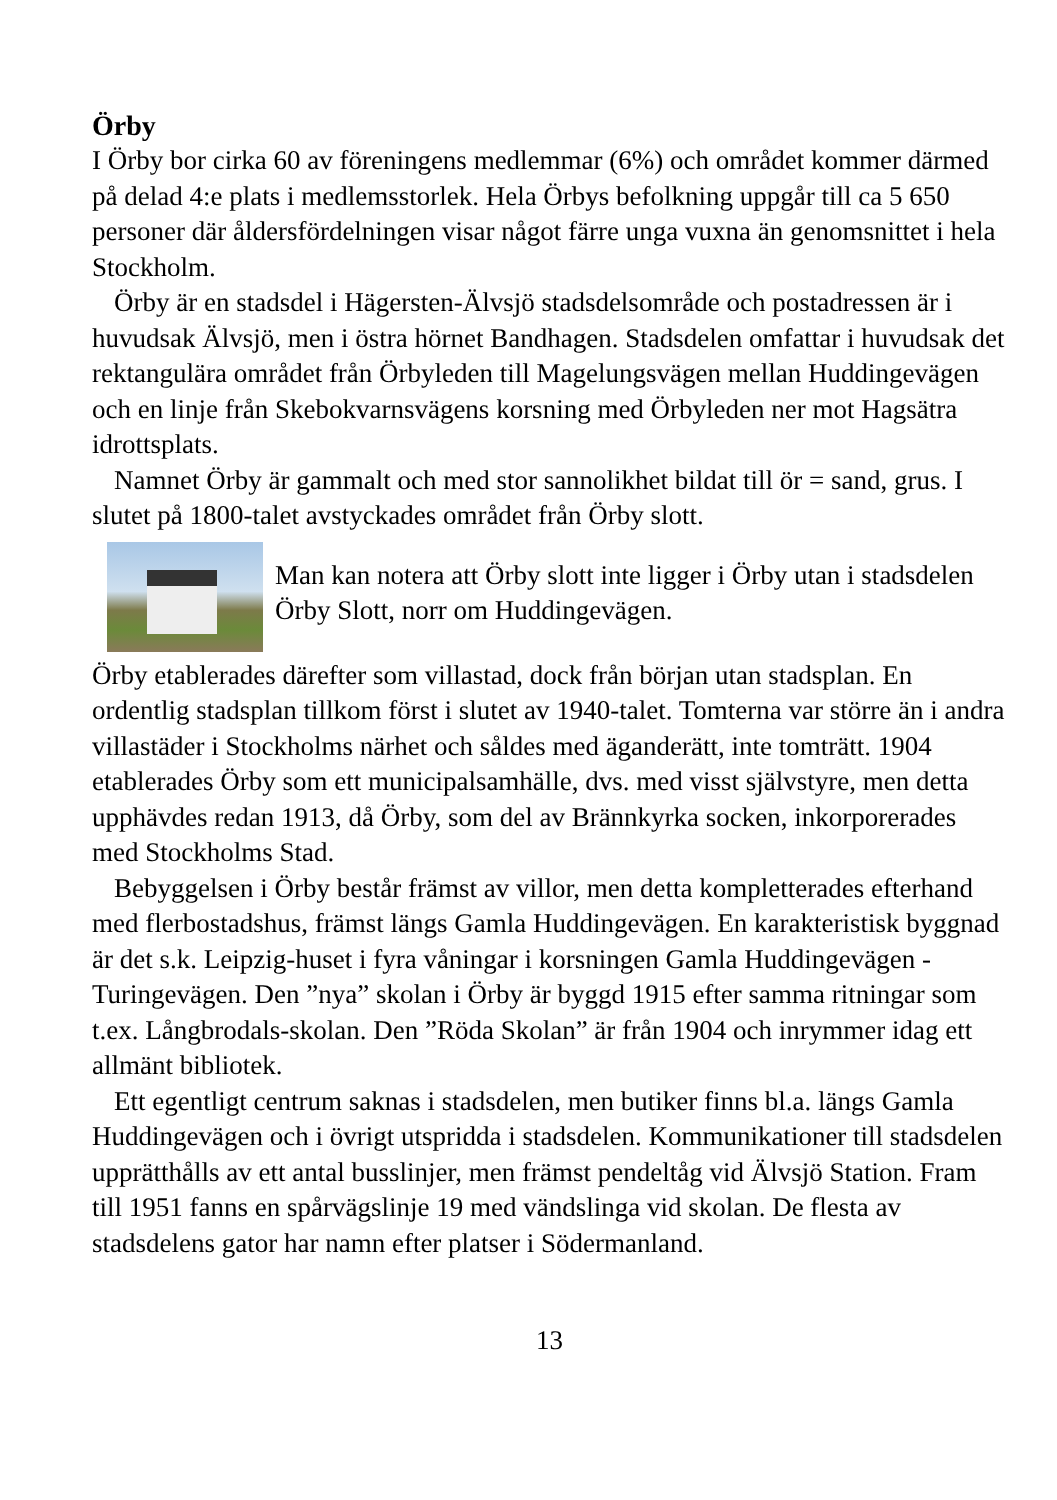Örby
I Örby bor cirka 60 av föreningens medlemmar (6%) och området kommer därmed på delad 4:e plats i medlemsstorlek. Hela Örbys befolkning uppgår till ca 5 650 personer där åldersfördelningen visar något färre unga vuxna än genomsnittet i hela Stockholm.
Örby är en stadsdel i Hägersten-Älvsjö stadsdelsområde och postadressen är i huvudsak Älvsjö, men i östra hörnet Bandhagen. Stadsdelen omfattar i huvudsak det rektangulära området från Örbyleden till Magelungsvägen mellan Huddingevägen och en linje från Skebokvarnsvägens korsning med Örbyleden ner mot Hagsätra idrottsplats.
Namnet Örby är gammalt och med stor sannolikhet bildat till ör = sand, grus. I slutet på 1800-talet avstyckades området från Örby slott.
Man kan notera att Örby slott inte ligger i Örby utan i stadsdelen Örby Slott, norr om Huddingevägen.
Örby etablerades därefter som villastad, dock från början utan stadsplan. En ordentlig stadsplan tillkom först i slutet av 1940-talet. Tomterna var större än i andra villastäder i Stockholms närhet och såldes med äganderätt, inte tomträtt. 1904 etablerades Örby som ett municipalsamhälle, dvs. med visst självstyre, men detta upphävdes redan 1913, då Örby, som del av Brännkyrka socken, inkorporerades med Stockholms Stad.
Bebyggelsen i Örby består främst av villor, men detta kompletterades efterhand med flerbostadshus, främst längs Gamla Huddingevägen. En karakteristisk byggnad är det s.k. Leipzig-huset i fyra våningar i korsningen Gamla Huddingevägen - Turingevägen. Den ”nya” skolan i Örby är byggd 1915 efter samma ritningar som t.ex. Långbrodals-skolan. Den ”Röda Skolan” är från 1904 och inrymmer idag ett allmänt bibliotek.
Ett egentligt centrum saknas i stadsdelen, men butiker finns bl.a. längs Gamla Huddingevägen och i övrigt utspridda i stadsdelen. Kommunikationer till stadsdelen upprätthålls av ett antal busslinjer, men främst pendeltåg vid Älvsjö Station. Fram till 1951 fanns en spårvägslinje 19 med vändslinga vid skolan. De flesta av stadsdelens gator har namn efter platser i Södermanland.
13